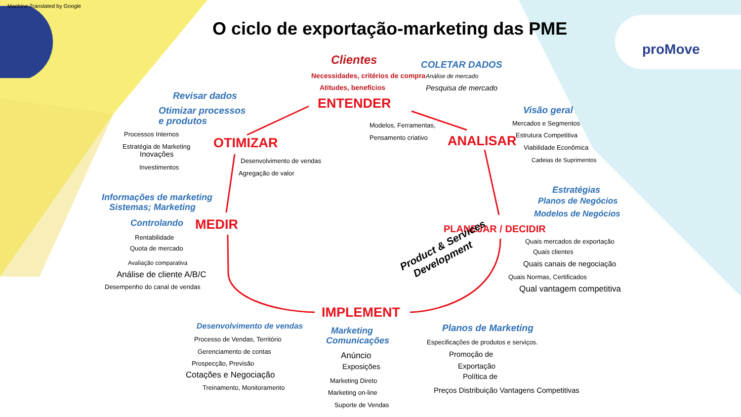Machine Translated by Google
proMove
O ciclo de exportação-marketing das PME
Clientes
Necessidades, critérios de compra Análise de mercado
COLETAR DADOS
Atitudes, benefícios Pesquisa de mercado
Revisar dados
Otimizar processos
e produtos
ENTENDER
Modelos, Ferramentas,
Pensamento criativo
Visão geral
Mercados e Segmentos
Estrutura Competitiva
Viabilidade Econômica
Cadeias de Suprimentos
Processos Internos
Estratégia de Marketing
Inovações
Investimentos
OTIMIZAR ANALISAR
Desenvolvimento de vendas
Agregação de valor
Estratégias
Planos de Negócios
Modelos de Negócios
Informações de marketing
Sistemas; Marketing
Controlando MEDIR PLANEJAR / DECIDIR
Rentabilidade
Quota de mercado
Avaliação comparativa
Análise de cliente A/B/C
Desempenho do canal de vendas
Quais mercados de exportação
Quais clientes
Quais canais de negociação
Quais Normas, Certificados
Qual vantagem competitiva
Product & Services
Development
IMPLEMENT
Desenvolvimento de vendas
Marketing
Comunicações
Planos de Marketing
Processo de Vendas, Território
Gerenciamento de contas
Prospecção, Previsão
Cotações e Negociação
Treinamento, Monitoramento
Anúncio
Exposições
Marketing Direto
Marketing on-line
Suporte de Vendas
Especificações de produtos e serviços.
Promoção de
Exportação
Política de
Preços Distribuição Vantagens Competitivas